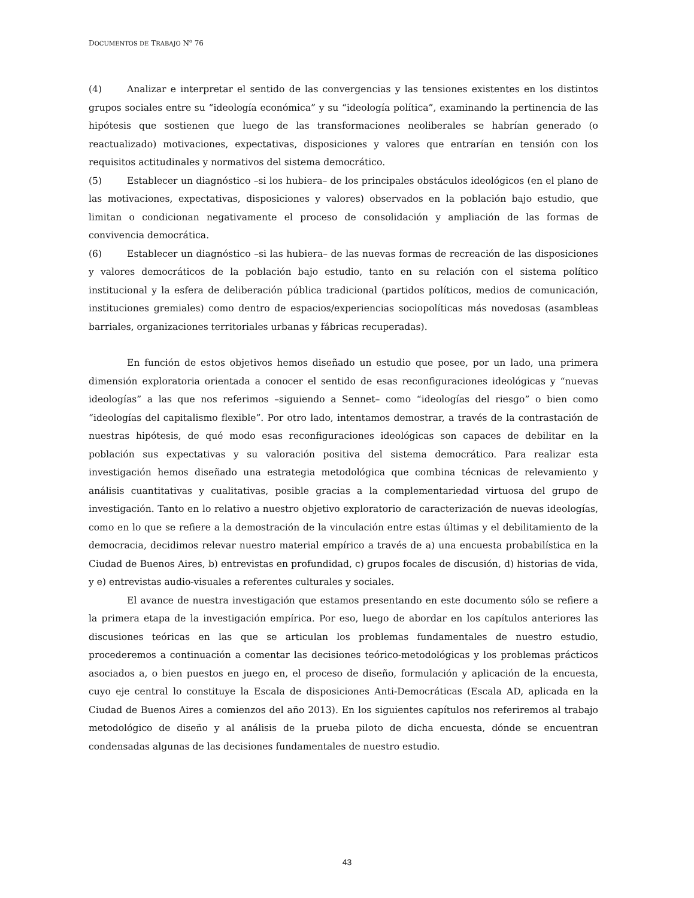DOCUMENTOS DE TRABAJO N<sup>o</sup> 76
(4) Analizar e interpretar el sentido de las convergencias y las tensiones existentes en los distintos grupos sociales entre su “ideología económica” y su “ideología política”, examinando la pertinencia de las hipótesis que sostienen que luego de las transformaciones neoliberales se habrían generado (o reactualizado) motivaciones, expectativas, disposiciones y valores que entrarían en tensión con los requisitos actitudinales y normativos del sistema democrático.
(5) Establecer un diagnóstico –si los hubiera– de los principales obstáculos ideológicos (en el plano de las motivaciones, expectativas, disposiciones y valores) observados en la población bajo estudio, que limitan o condicionan negativamente el proceso de consolidación y ampliación de las formas de convivencia democrática.
(6) Establecer un diagnóstico –si las hubiera– de las nuevas formas de recreación de las disposiciones y valores democráticos de la población bajo estudio, tanto en su relación con el sistema político institucional y la esfera de deliberación pública tradicional (partidos políticos, medios de comunicación, instituciones gremiales) como dentro de espacios/experiencias sociopolíticas más novedosas (asambleas barriales, organizaciones territoriales urbanas y fábricas recuperadas).
En función de estos objetivos hemos diseñado un estudio que posee, por un lado, una primera dimensión exploratoria orientada a conocer el sentido de esas reconfiguraciones ideológicas y “nuevas ideologías” a las que nos referimos –siguiendo a Sennet– como “ideologías del riesgo” o bien como “ideologías del capitalismo flexible”. Por otro lado, intentamos demostrar, a través de la contrastación de nuestras hipótesis, de qué modo esas reconfiguraciones ideológicas son capaces de debilitar en la población sus expectativas y su valoración positiva del sistema democrático. Para realizar esta investigación hemos diseñado una estrategia metodológica que combina técnicas de relevamiento y análisis cuantitativas y cualitativas, posible gracias a la complementariedad virtuosa del grupo de investigación. Tanto en lo relativo a nuestro objetivo exploratorio de caracterización de nuevas ideologías, como en lo que se refiere a la demostración de la vinculación entre estas últimas y el debilitamiento de la democracia, decidimos relevar nuestro material empírico a través de a) una encuesta probabilística en la Ciudad de Buenos Aires, b) entrevistas en profundidad, c) grupos focales de discusión, d) historias de vida, y e) entrevistas audio-visuales a referentes culturales y sociales.
El avance de nuestra investigación que estamos presentando en este documento sólo se refiere a la primera etapa de la investigación empírica. Por eso, luego de abordar en los capítulos anteriores las discusiones teóricas en las que se articulan los problemas fundamentales de nuestro estudio, procederemos a continuación a comentar las decisiones teórico-metodológicas y los problemas prácticos asociados a, o bien puestos en juego en, el proceso de diseño, formulación y aplicación de la encuesta, cuyo eje central lo constituye la Escala de disposiciones Anti-Democráticas (Escala AD, aplicada en la Ciudad de Buenos Aires a comienzos del año 2013). En los siguientes capítulos nos referiremos al trabajo metodológico de diseño y al análisis de la prueba piloto de dicha encuesta, dónde se encuentran condensadas algunas de las decisiones fundamentales de nuestro estudio.
43